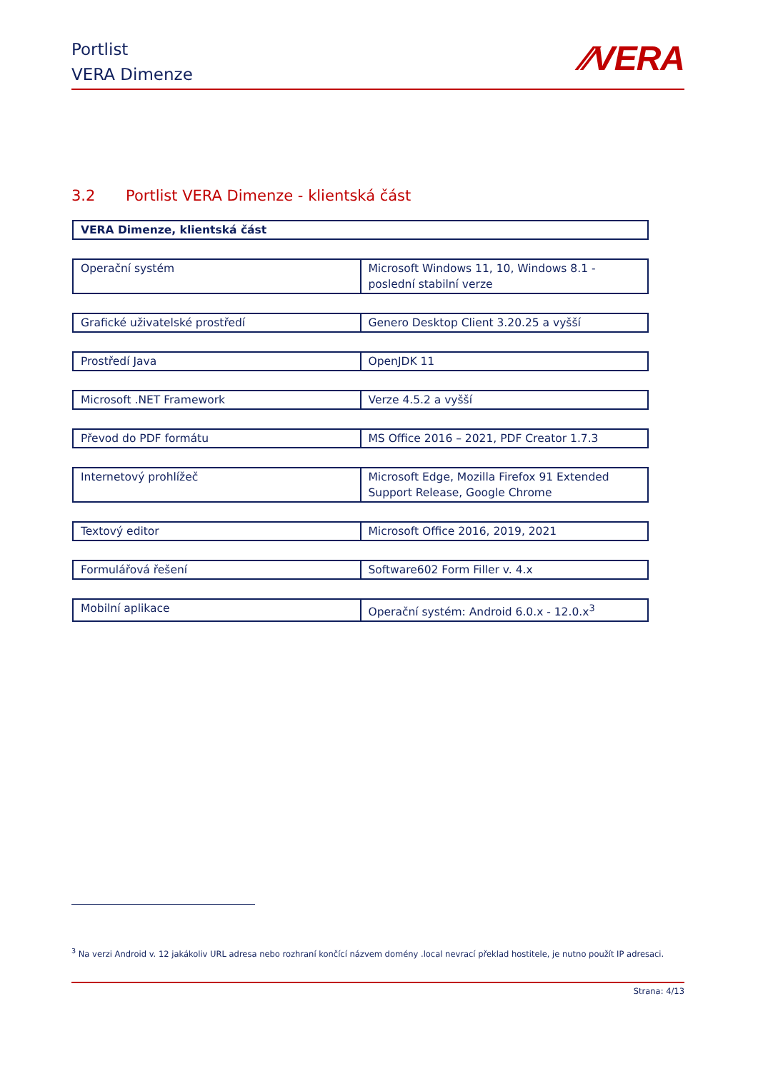Portlist
VERA Dimenze
⁄⁄VERA
3.2 Portlist VERA Dimenze - klientská část
| VERA Dimenze, klientská část |
| --- |
| Operační systém | Microsoft Windows 11, 10, Windows 8.1 - poslední stabilní verze |
| Grafické uživatelské prostředí | Genero Desktop Client 3.20.25 a vyšší |
| Prostředí Java | OpenJDK 11 |
| Microsoft .NET Framework | Verze 4.5.2 a vyšší |
| Převod do PDF formátu | MS Office 2016 – 2021, PDF Creator 1.7.3 |
| Internetový prohlížeč | Microsoft Edge, Mozilla Firefox 91 Extended Support Release, Google Chrome |
| Textový editor | Microsoft Office 2016, 2019, 2021 |
| Formulářová řešení | Software602 Form Filler v. 4.x |
| Mobilní aplikace | Operační systém: Android 6.0.x - 12.0.x<sup>3</sup> |
<sup>3</sup> Na verzi Android v. 12 jakákoliv URL adresa nebo rozhraní končící názvem domény .local nevrací překlad hostitele, je nutno použít IP adresaci.
Strana: 4/13